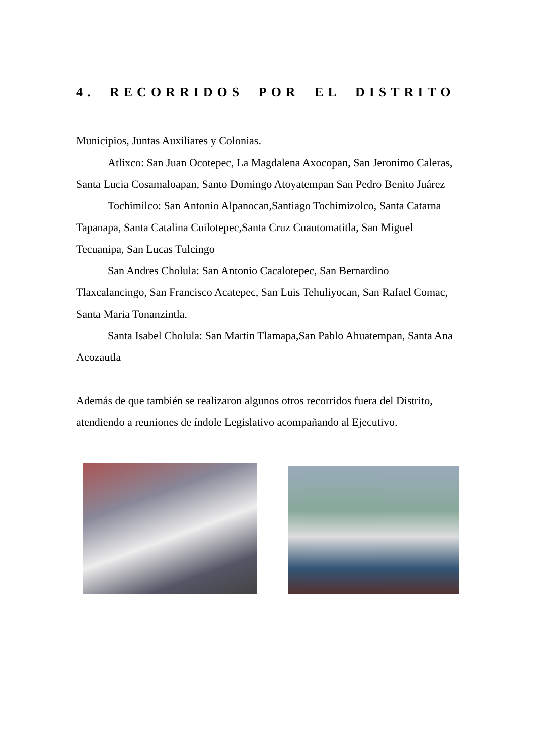4. RECORRIDOS POR EL DISTRITO
Municipios, Juntas Auxiliares y Colonias.
Atlixco: San Juan Ocotepec, La Magdalena Axocopan, San Jeronimo Caleras, Santa Lucia Cosamaloapan, Santo Domingo Atoyatempan San Pedro Benito Juárez
Tochimilco: San Antonio Alpanocan,Santiago Tochimizolco, Santa Catarna Tapanapa, Santa Catalina Cuilotepec,Santa Cruz Cuautomatitla, San Miguel Tecuanipa, San Lucas Tulcingo
San Andres Cholula: San Antonio Cacalotepec, San Bernardino Tlaxcalancingo, San Francisco Acatepec, San Luis Tehuliyocan, San Rafael Comac, Santa Maria Tonanzintla.
Santa Isabel Cholula: San Martin Tlamapa,San Pablo Ahuatempan, Santa Ana Acozautla
Además de que también se realizaron algunos otros recorridos fuera del Distrito, atendiendo a reuniones de índole Legislativo acompañando al Ejecutivo.